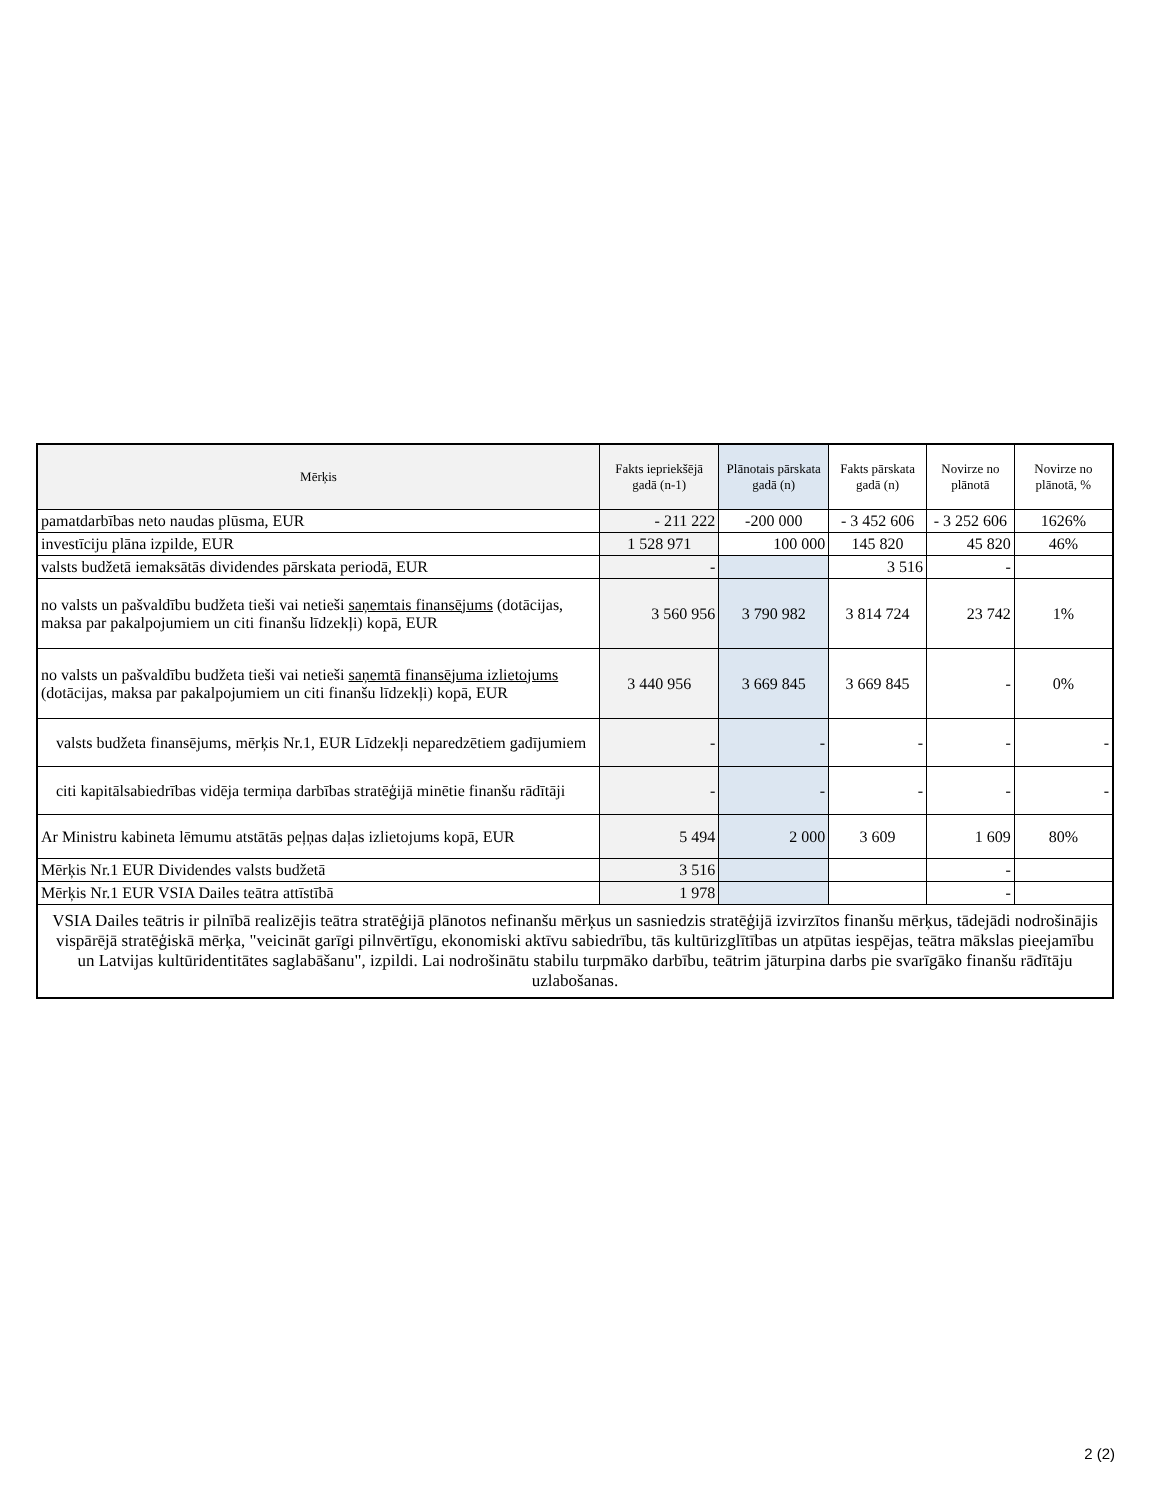| Mērķis | Fakts iepriekšējā gadā (n-1) | Plānotais pārskata gadā (n) | Fakts pārskata gadā (n) | Novirze no plānotā | Novirze no plānotā, % |
| --- | --- | --- | --- | --- | --- |
| pamatdarbības neto naudas plūsma, EUR | - 211 222 | -200 000 | - 3 452 606 | - 3 252 606 | 1626% |
| investīciju plāna izpilde, EUR | 1 528 971 | 100 000 | 145 820 | 45 820 | 46% |
| valsts budžetā iemaksātās dividendes pārskata periodā, EUR | - | | 3 516 | - | |
| no valsts un pašvaldību budžeta tieši vai netieši saņemtais finansējums (dotācijas, maksa par pakalpojumiem un citi finanšu līdzekļi) kopā, EUR | 3 560 956 | 3 790 982 | 3 814 724 | 23 742 | 1% |
| no valsts un pašvaldību budžeta tieši vai netieši saņemtā finansējuma izlietojums (dotācijas, maksa par pakalpojumiem un citi finanšu līdzekļi) kopā, EUR | 3 440 956 | 3 669 845 | 3 669 845 | - | 0% |
| valsts budžeta finansējums, mērķis Nr.1, EUR Līdzekļi neparedzētiem gadījumiem | - | - | - | - | - |
| citi kapitālsabiedrības vidēja termiņa darbības stratēģijā minētie finanšu rādītāji | - | - | - | - | - |
| Ar Ministru kabineta lēmumu atstātās peļņas daļas izlietojums kopā, EUR | 5 494 | 2 000 | 3 609 | 1 609 | 80% |
| Mērķis Nr.1 EUR Dividendes valsts budžetā | 3 516 | | | - | |
| Mērķis Nr.1 EUR VSIA Dailes teātra attīstībā | 1 978 | | | - | |
| VSIA Dailes teātris ir pilnībā realizējis teātra stratēģijā plānotos nefinanšu mērķus un sasniedzis stratēģijā izvirzītos finanšu mērķus, tādejādi nodrošinājis vispārējā stratēģiskā mērķa, "veicināt garīgi pilnvērtīgu, ekonomiski aktīvu sabiedrību, tās kultūrizglītības un atpūtas iespējas, teātra mākslas pieejamību un Latvijas kultūridentitātes saglabāšanu", izpildi. Lai nodrošinātu stabilu turpmāko darbību, teātrim jāturpina darbs pie svarīgāko finanšu rādītāju uzlabošanas. | | | | | |
2 (2)